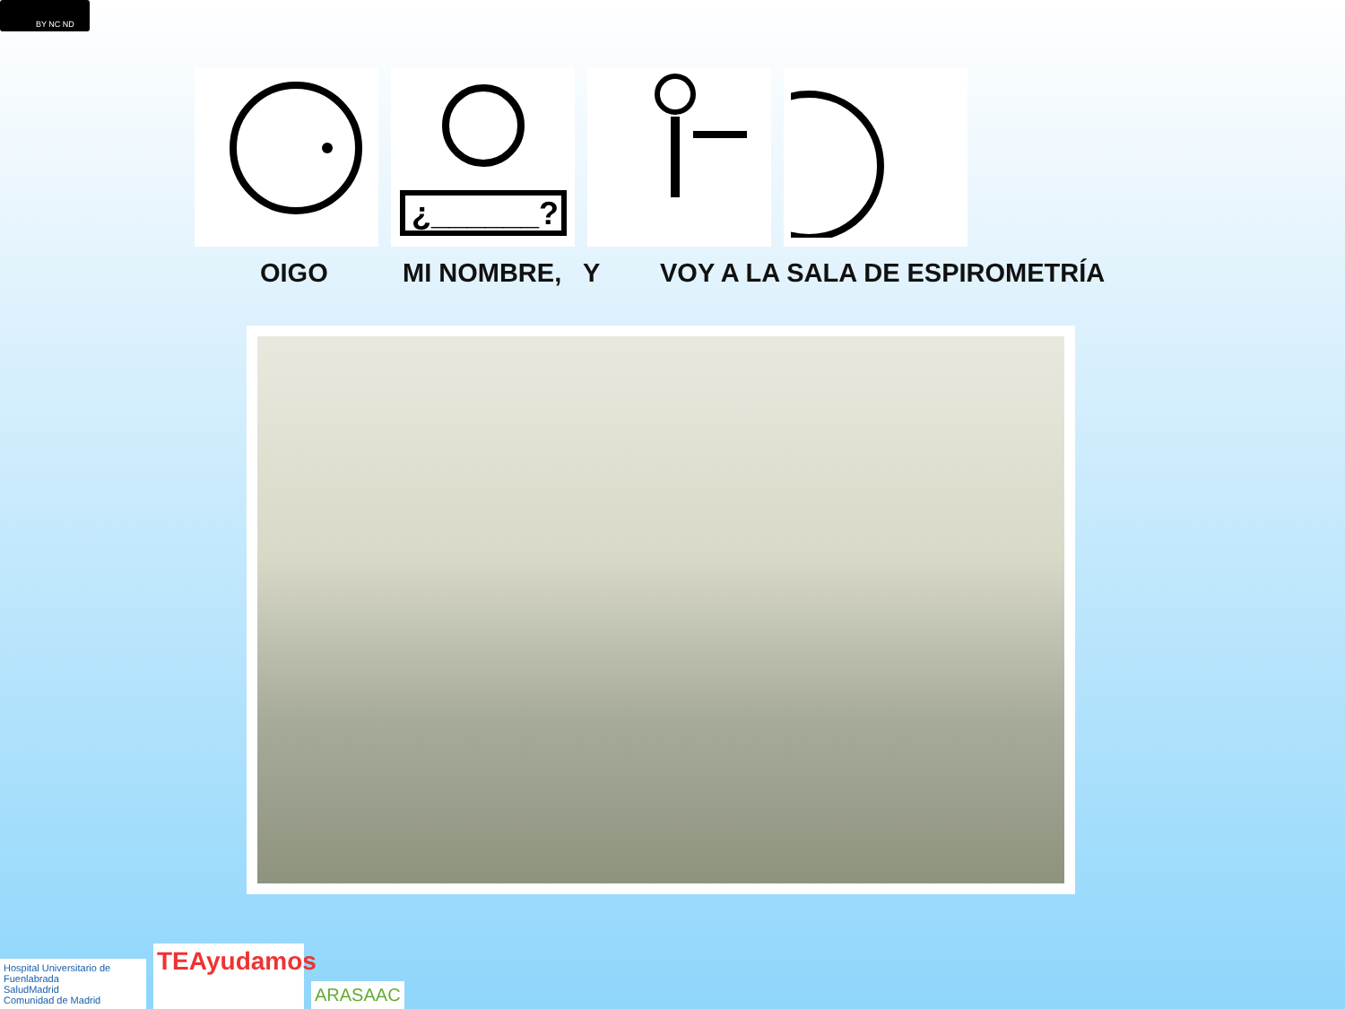BY NC ND
¿______?
OIGO MI NOMBRE, Y VOY A LA SALA DE ESPIROMETRÍA
Hospital Universitario de Fuenlabrada
SaludMadrid
Comunidad de Madrid
TEAyudamos
ARASAAC